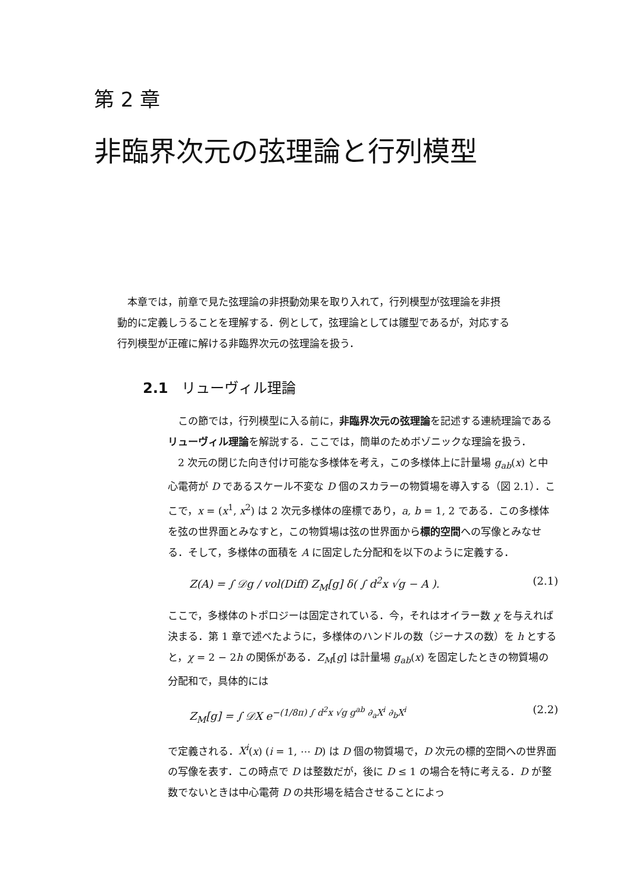第 2 章
非臨界次元の弦理論と行列模型
本章では，前章で見た弦理論の非摂動効果を取り入れて，行列模型が弦理論を非摂動的に定義しうることを理解する．例として，弦理論としては雛型であるが，対応する行列模型が正確に解ける非臨界次元の弦理論を扱う．
2.1 リューヴィル理論
この節では，行列模型に入る前に，非臨界次元の弦理論を記述する連続理論であるリューヴィル理論を解説する．ここでは，簡単のためボゾニックな理論を扱う．
2 次元の閉じた向き付け可能な多様体を考え，この多様体上に計量場 g<sub>ab</sub>(x) と中心電荷が D であるスケール不変な D 個のスカラーの物質場を導入する（図 2.1）．ここで，x = (x<sup>1</sup>, x<sup>2</sup>) は 2 次元多様体の座標であり，a, b = 1, 2 である．この多様体を弦の世界面とみなすと，この物質場は弦の世界面から標的空間への写像とみなせる．そして，多様体の面積を A に固定した分配和を以下のように定義する．
Z(A) = ∫ 𝒟g / vol(Diff) Z<sub>M</sub>[g] δ( ∫ d<sup>2</sup>x √g − A ). (2.1)
ここで，多様体のトポロジーは固定されている．今，それはオイラー数 χ を与えれば決まる．第 1 章で述べたように，多様体のハンドルの数（ジーナスの数）を h とすると，χ = 2 − 2h の関係がある．Z<sub>M</sub>[g] は計量場 g<sub>ab</sub>(x) を固定したときの物質場の分配和で，具体的には
Z<sub>M</sub>[g] = ∫ 𝒟X e<sup>−(1/8π) ∫ d<sup>2</sup>x √g g<sup>ab</sup> ∂<sub>a</sub>X<sup>i</sup> ∂<sub>b</sub>X<sup>i</sup></sup> (2.2)
で定義される．X<sup>i</sup>(x) (i = 1, ⋯ D) は D 個の物質場で，D 次元の標的空間への世界面の写像を表す．この時点で D は整数だが，後に D ≤ 1 の場合を特に考える．D が整数でないときは中心電荷 D の共形場を結合させることによっ